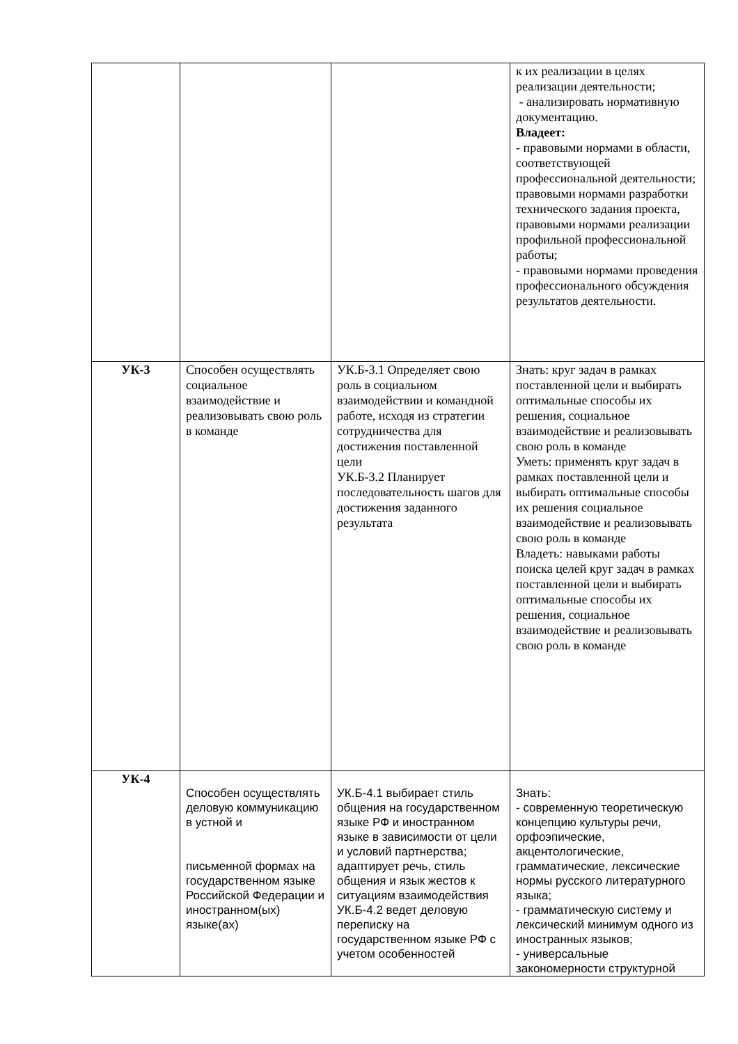| | | | к их реализации в целях реализации деятельности; - анализировать нормативную документацию. Владеет: - правовыми нормами в области, соответствующей профессиональной деятельности; правовыми нормами разработки технического задания проекта, правовыми нормами реализации профильной профессиональной работы; - правовыми нормами проведения профессионального обсуждения результатов деятельности. |
| УК-3 | Способен осуществлять социальное взаимодействие и реализовывать свою роль в команде | УК.Б-3.1 Определяет свою роль в социальном взаимодействии и командной работе, исходя из стратегии сотрудничества для достижения поставленной цели УК.Б-3.2 Планирует последовательность шагов для достижения заданного результата | Знать: круг задач в рамках поставленной цели и выбирать оптимальные способы их решения, социальное взаимодействие и реализовывать свою роль в команде Уметь: применять круг задач в рамках поставленной цели и выбирать оптимальные способы их решения социальное взаимодействие и реализовывать свою роль в команде Владеть: навыками работы поиска целей круг задач в рамках поставленной цели и выбирать оптимальные способы их решения, социальное взаимодействие и реализовывать свою роль в команде |
| УК-4 | Способен осуществлять деловую коммуникацию в устной и письменной формах на государственном языке Российской Федерации и иностранном(ых) языке(ах) | УК.Б-4.1 выбирает стиль общения на государственном языке РФ и иностранном языке в зависимости от цели и условий партнерства; адаптирует речь, стиль общения и язык жестов к ситуациям взаимодействия УК.Б-4.2 ведет деловую переписку на государственном языке РФ с учетом особенностей | Знать: - современную теоретическую концепцию культуры речи, орфоэпические, акцентологические, грамматические, лексические нормы русского литературного языка; - грамматическую систему и лексический минимум одного из иностранных языков; - универсальные закономерности структурной |